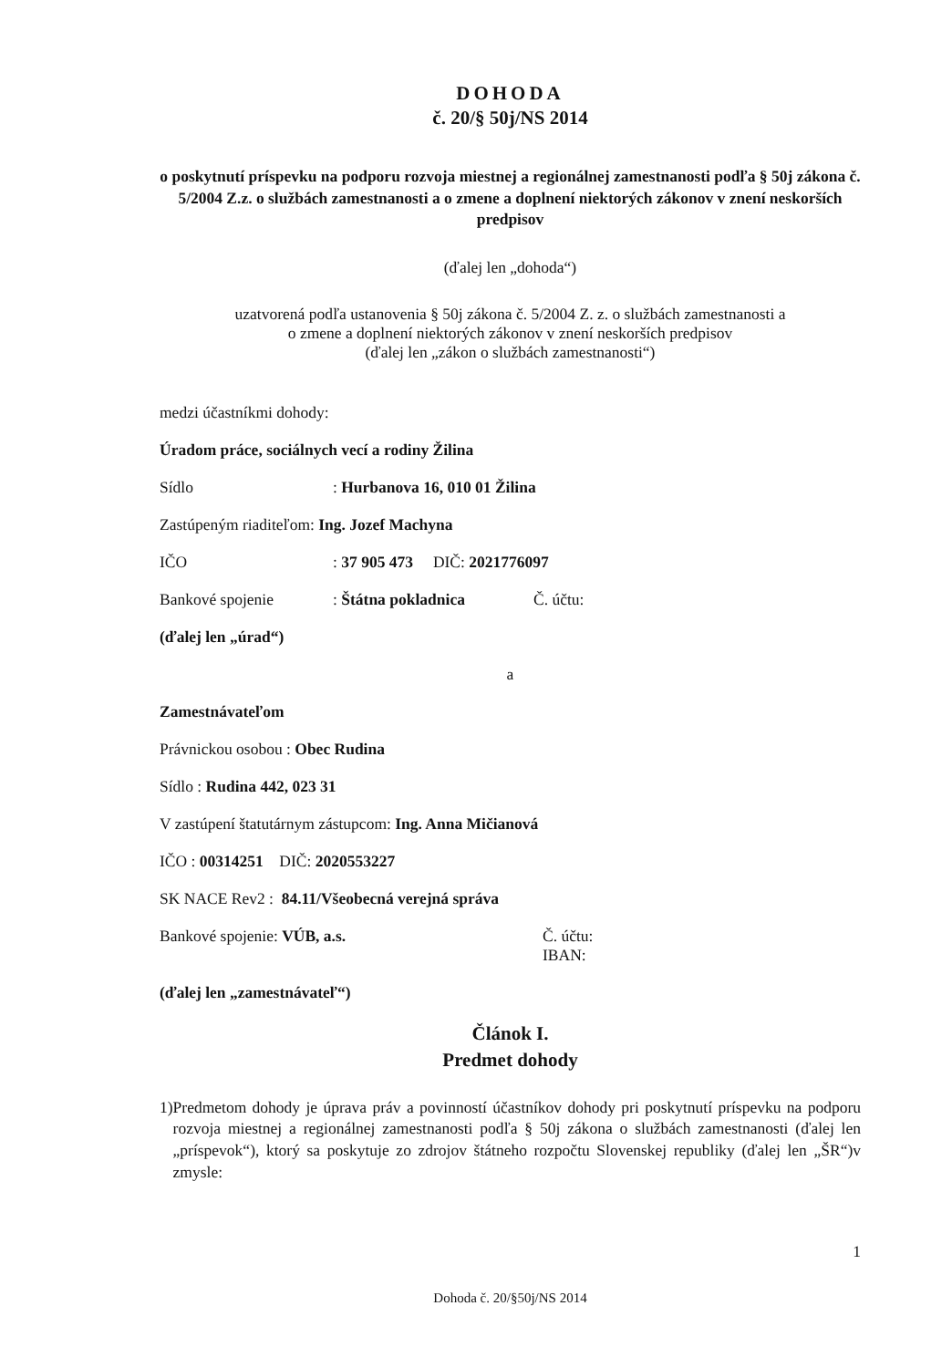DOHODA
č. 20/§ 50j/NS 2014
o poskytnutí príspevku na podporu rozvoja miestnej a regionálnej zamestnanosti podľa § 50j zákona č. 5/2004 Z.z. o službách zamestnanosti a o zmene a doplnení niektorých zákonov v znení neskorších predpisov
(ďalej len „dohoda“)
uzatvorená podľa ustanovenia § 50j zákona č. 5/2004 Z. z. o službách zamestnanosti a
o zmene a doplnení niektorých zákonov v znení neskorších predpisov
(ďalej len „zákon o službách zamestnanosti“)
medzi účastníkmi dohody:
Úradom práce, sociálnych vecí a rodiny Žilina
Sídlo: Hurbanova 16, 010 01 Žilina
Zastúpeným riaditeľom: Ing. Jozef Machyna
IČO: 37 905 473 DIČ: 2021776097
Bankové spojenie: Štátna pokladnica Č. účtu:
(ďalej len „úrad“)
a
Zamestnávateľom
Právnickou osobou : Obec Rudina
Sídlo : Rudina 442, 023 31
V zastúpení štatutárnym zástupcom: Ing. Anna Mičianová
IČO : 00314251 DIČ: 2020553227
SK NACE Rev2 : 84.11/Všeobecná verejná správa
Bankové spojenie: VÚB, a.s. Č. účtu:
IBAN:
(ďalej len „zamestnávateľ“)
Článok I.
Predmet dohody
1) Predmetom dohody je úprava práv a povinností účastníkov dohody pri poskytnutí príspevku na podporu rozvoja miestnej a regionálnej zamestnanosti podľa § 50j zákona o službách zamestnanosti (ďalej len „príspevok“), ktorý sa poskytuje zo zdrojov štátneho rozpočtu Slovenskej republiky (ďalej len „ŠR“)v zmysle:
1
Dohoda č. 20/§50j/NS 2014